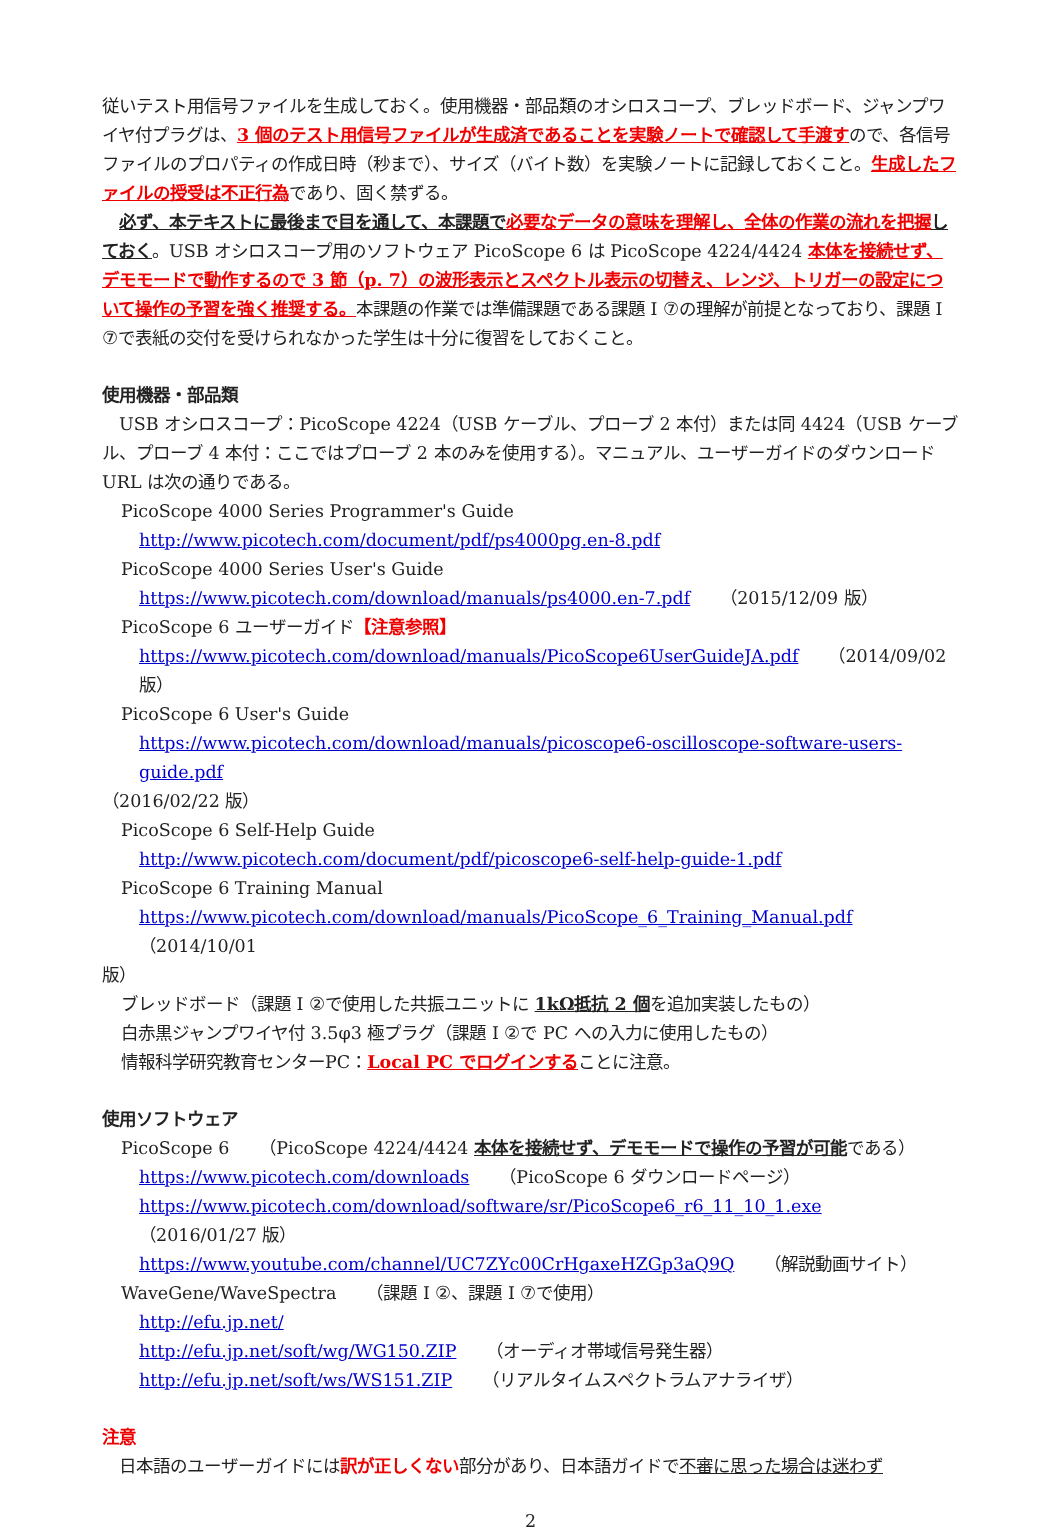従いテスト用信号ファイルを生成しておく。使用機器・部品類のオシロスコープ、ブレッドボード、ジャンプワイヤ付プラグは、3 個のテスト用信号ファイルが生成済であることを実験ノートで確認して手渡すので、各信号ファイルのプロパティの作成日時（秒まで）、サイズ（バイト数）を実験ノートに記録しておくこと。生成したファイルの授受は不正行為であり、固く禁ずる。
　必ず、本テキストに最後まで目を通して、本課題で 必要なデータの意味を理解し、全体の作業の流れを把握 しておく。USB オシロスコープ用のソフトウェア PicoScope 6 は PicoScope 4224/4424 本体を接続せず、デモモードで動作するので 3 節（p. 7）の波形表示とスペクトル表示の切替え、レンジ、トリガーの設定について操作の予習を強く推奨する。本課題の作業では準備課題である課題 I ⑦の理解が前提となっており、課題 I ⑦で表紙の交付を受けられなかった学生は十分に復習をしておくこと。
使用機器・部品類
　USB オシロスコープ：PicoScope 4224（USB ケーブル、プローブ 2 本付）または同 4424（USB ケーブル、プローブ 4 本付：ここではプローブ 2 本のみを使用する）。マニュアル、ユーザーガイドのダウンロード URL は次の通りである。
PicoScope 4000 Series Programmer's Guide
http://www.picotech.com/document/pdf/ps4000pg.en-8.pdf
PicoScope 4000 Series User's Guide
https://www.picotech.com/download/manuals/ps4000.en-7.pdf （2015/12/09 版）
PicoScope 6 ユーザーガイド【注意参照】
https://www.picotech.com/download/manuals/PicoScope6UserGuideJA.pdf （2014/09/02 版）
PicoScope 6 User's Guide
https://www.picotech.com/download/manuals/picoscope6-oscilloscope-software-users-guide.pdf
（2016/02/22 版）
PicoScope 6 Self-Help Guide
http://www.picotech.com/document/pdf/picoscope6-self-help-guide-1.pdf
PicoScope 6 Training Manual
https://www.picotech.com/download/manuals/PicoScope_6_Training_Manual.pdf （2014/10/01
版）
ブレッドボード（課題 I ②で使用した共振ユニットに 1kΩ抵抗 2 個を追加実装したもの）
白赤黒ジャンプワイヤ付 3.5φ3 極プラグ（課題 I ②で PC への入力に使用したもの）
情報科学研究教育センターPC：Local PC でログインすることに注意。
使用ソフトウェア
PicoScope 6 （PicoScope 4224/4424 本体を接続せず、デモモードで操作の予習が可能である）
https://www.picotech.com/downloads （PicoScope 6 ダウンロードページ）
https://www.picotech.com/download/software/sr/PicoScope6_r6_11_10_1.exe （2016/01/27 版）
https://www.youtube.com/channel/UC7ZYc00CrHgaxeHZGp3aQ9Q （解説動画サイト）
WaveGene/WaveSpectra （課題 I ②、課題 I ⑦で使用）
http://efu.jp.net/
http://efu.jp.net/soft/wg/WG150.ZIP （オーディオ帯域信号発生器）
http://efu.jp.net/soft/ws/WS151.ZIP （リアルタイムスペクトラムアナライザ）
注意
　日本語のユーザーガイドには訳が正しくない部分があり、日本語ガイドで不審に思った場合は迷わず
2